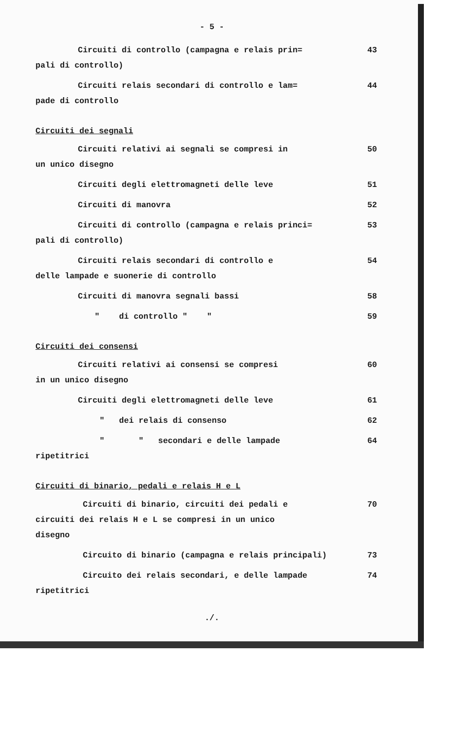- 5 -
Circuiti di controllo (campagna e relais prin=
pali di controllo) 43
Circuiti relais secondari di controllo e lam=
pade di controllo 44
Circuiti dei segnali
Circuiti relativi ai segnali se compresi in
un unico disegno 50
Circuiti degli elettromagneti delle leve 51
Circuiti di manovra 52
Circuiti di controllo (campagna e relais princi=
pali di controllo) 53
Circuiti relais secondari di controllo e
delle lampade e suonerie di controllo 54
Circuiti di manovra segnali bassi 58
" di controllo " " 59
Circuiti dei consensi
Circuiti relativi ai consensi se compresi
in un unico disegno 60
Circuiti degli elettromagneti delle leve 61
" dei relais di consenso 62
" " secondari e delle lampade
ripetitrici 64
Circuiti di binario, pedali e relais H e L
Circuiti di binario, circuiti dei pedali e
circuiti dei relais H e L se compresi in un unico
disegno 70
Circuito di binario (campagna e relais principali) 73
Circuito dei relais secondari, e delle lampade
ripetitrici 74
./.